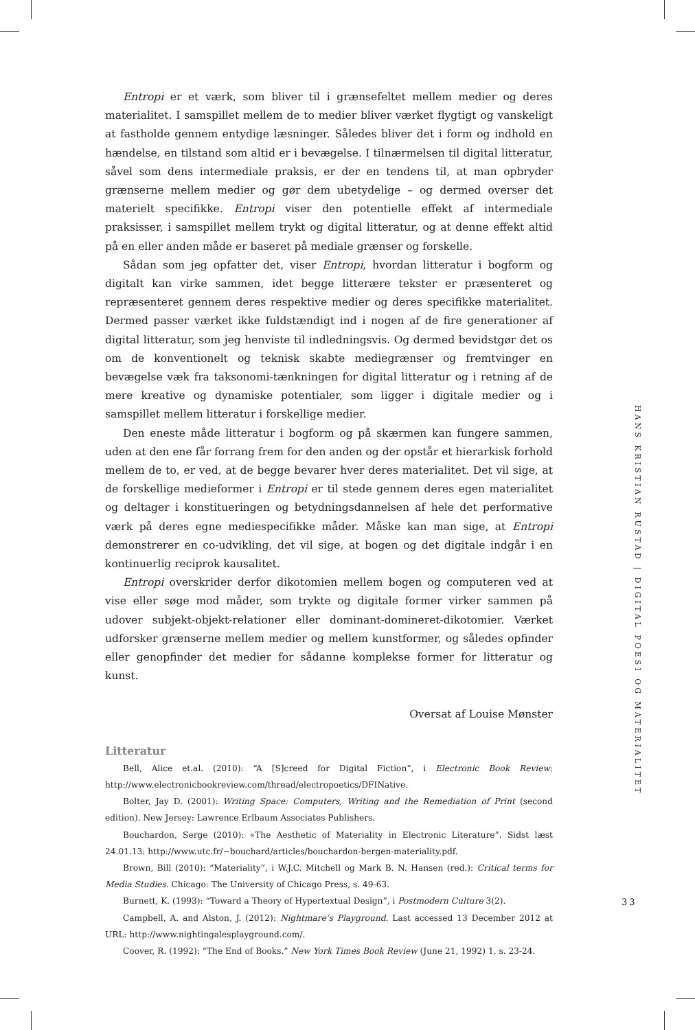Entropi er et værk, som bliver til i grænsefeltet mellem medier og deres materialitet. I samspillet mellem de to medier bliver værket flygtigt og vanskeligt at fastholde gennem entydige læsninger. Således bliver det i form og indhold en hændelse, en tilstand som altid er i bevægelse. I tilnærmelsen til digital litteratur, såvel som dens intermediale praksis, er der en tendens til, at man opbryder grænserne mellem medier og gør dem ubetydelige – og dermed overser det materielt specifikke. Entropi viser den potentielle effekt af intermediale praksisser, i samspillet mellem trykt og digital litteratur, og at denne effekt altid på en eller anden måde er baseret på mediale grænser og forskelle.
Sådan som jeg opfatter det, viser Entropi, hvordan litteratur i bogform og digitalt kan virke sammen, idet begge litterære tekster er præsenteret og repræsenteret gennem deres respektive medier og deres specifikke materialitet. Dermed passer værket ikke fuldstændigt ind i nogen af de fire generationer af digital litteratur, som jeg henviste til indledningsvis. Og dermed bevidstgør det os om de konventionelt og teknisk skabte mediegrænser og fremtvinger en bevægelse væk fra taksonomi-tænkningen for digital litteratur og i retning af de mere kreative og dynamiske potentialer, som ligger i digitale medier og i samspillet mellem litteratur i forskellige medier.
Den eneste måde litteratur i bogform og på skærmen kan fungere sammen, uden at den ene får forrang frem for den anden og der opstår et hierarkisk forhold mellem de to, er ved, at de begge bevarer hver deres materialitet. Det vil sige, at de forskellige medieformer i Entropi er til stede gennem deres egen materialitet og deltager i konstitueringen og betydningsdannelsen af hele det performative værk på deres egne mediespecifikke måder. Måske kan man sige, at Entropi demonstrerer en co-udvikling, det vil sige, at bogen og det digitale indgår i en kontinuerlig reciprok kausalitet.
Entropi overskrider derfor dikotomien mellem bogen og computeren ved at vise eller søge mod måder, som trykte og digitale former virker sammen på udover subjekt-objekt-relationer eller dominant-domineret-dikotomier. Værket udforsker grænserne mellem medier og mellem kunstformer, og således opfinder eller genopfinder det medier for sådanne komplekse former for litteratur og kunst.
Oversat af Louise Mønster
Litteratur
Bell, Alice et.al. (2010): “A [S]creed for Digital Fiction“, i Electronic Book Review: http://www.electronicbookreview.com/thread/electropoetics/DFINative.
Bolter, Jay D. (2001): Writing Space: Computers, Writing and the Remediation of Print (second edition). New Jersey: Lawrence Erlbaum Associates Publishers.
Bouchardon, Serge (2010): «The Aesthetic of Materiality in Electronic Literature”. Sidst læst 24.01.13: http://www.utc.fr/~bouchard/articles/bouchardon-bergen-materiality.pdf.
Brown, Bill (2010): “Materiality”, i W.J.C. Mitchell og Mark B. N. Hansen (red.): Critical terms for Media Studies. Chicago: The University of Chicago Press, s. 49-63.
Burnett, K. (1993): “Toward a Theory of Hypertextual Design”, i Postmodern Culture 3(2).
Campbell, A. and Alston, J. (2012): Nightmare’s Playground. Last accessed 13 December 2012 at URL: http://www.nightingalesplayground.com/.
Coover, R. (1992): “The End of Books.” New York Times Book Review (June 21, 1992) 1, s. 23-24.
HANS KRISTIAN RUSTAD | DIGITAL POESI OG MATERIALITET
33